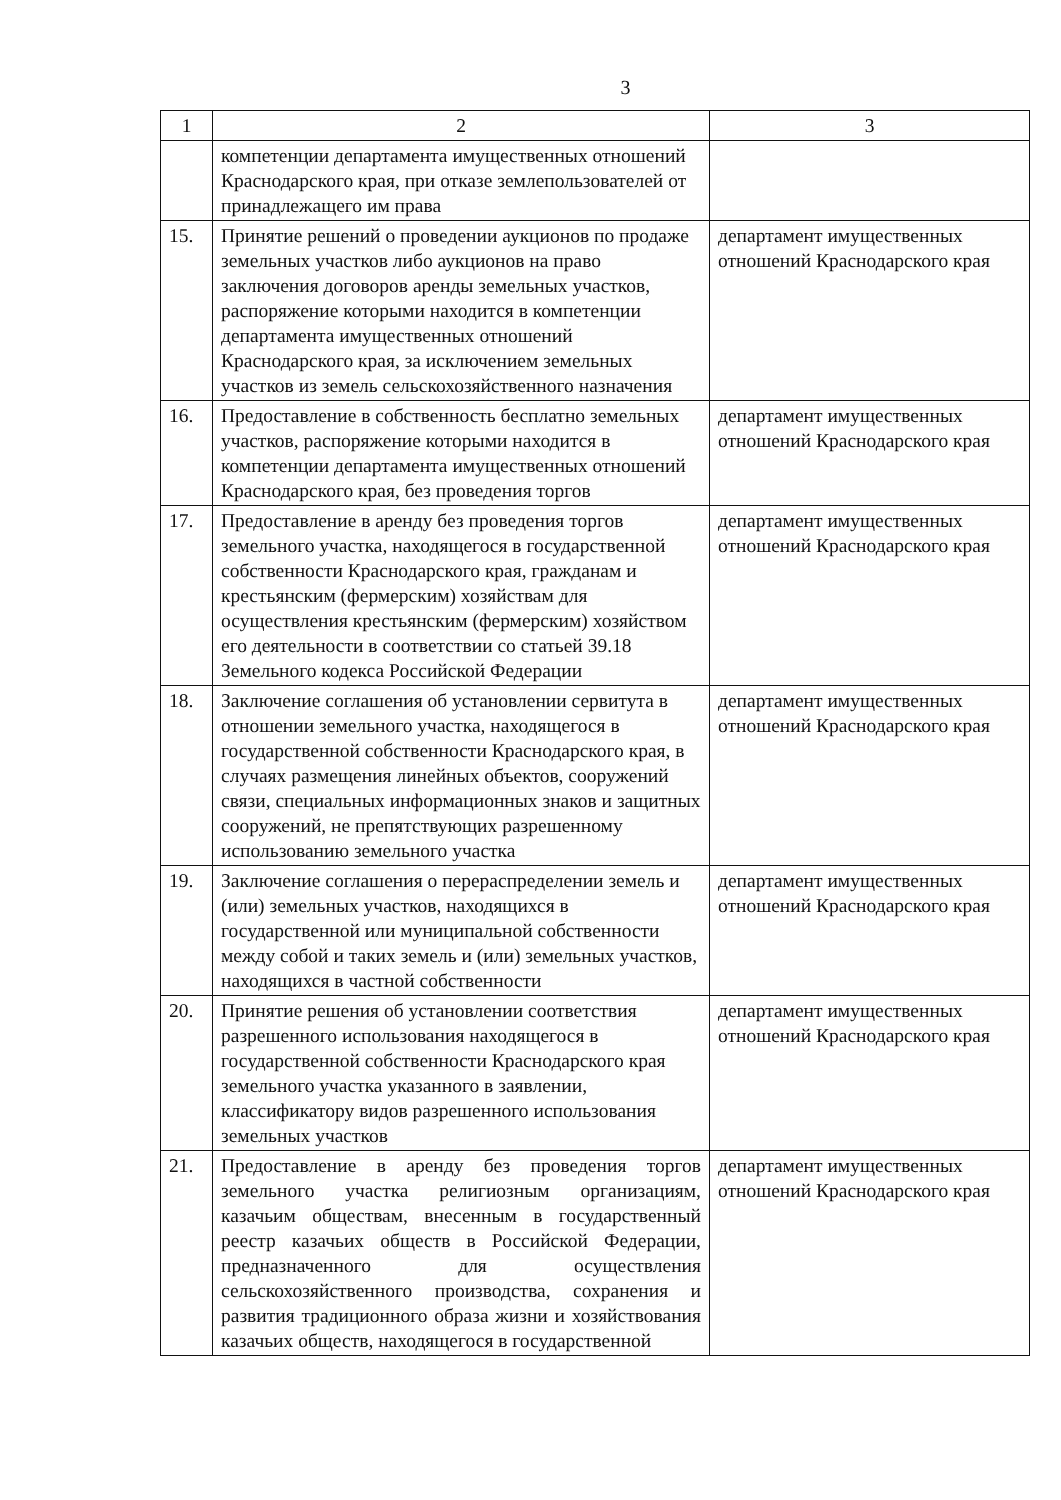3
| 1 | 2 | 3 |
| --- | --- | --- |
| | компетенции департамента имущественных отношений Краснодарского края, при отказе землепользователей от принадлежащего им права | |
| 15. | Принятие решений о проведении аукционов по продаже земельных участков либо аукционов на право заключения договоров аренды земельных участков, распоряжение которыми находится в компетенции департамента имущественных отношений Краснодарского края, за исключением земельных участков из земель сельскохозяйственного назначения | департамент имущественных отношений Краснодарского края |
| 16. | Предоставление в собственность бесплатно земельных участков, распоряжение которыми находится в компетенции департамента имущественных отношений Краснодарского края, без проведения торгов | департамент имущественных отношений Краснодарского края |
| 17. | Предоставление в аренду без проведения торгов земельного участка, находящегося в государственной собственности Краснодарского края, гражданам и крестьянским (фермерским) хозяйствам для осуществления крестьянским (фермерским) хозяйством его деятельности в соответствии со статьей 39.18 Земельного кодекса Российской Федерации | департамент имущественных отношений Краснодарского края |
| 18. | Заключение соглашения об установлении сервитута в отношении земельного участка, находящегося в государственной собственности Краснодарского края, в случаях размещения линейных объектов, сооружений связи, специальных информационных знаков и защитных сооружений, не препятствующих разрешенному использованию земельного участка | департамент имущественных отношений Краснодарского края |
| 19. | Заключение соглашения о перераспределении земель и (или) земельных участков, находящихся в государственной или муниципальной собственности между собой и таких земель и (или) земельных участков, находящихся в частной собственности | департамент имущественных отношений Краснодарского края |
| 20. | Принятие решения об установлении соответствия разрешенного использования находящегося в государственной собственности Краснодарского края земельного участка указанного в заявлении, классификатору видов разрешенного использования земельных участков | департамент имущественных отношений Краснодарского края |
| 21. | Предоставление в аренду без проведения торгов земельного участка религиозным организациям, казачьим обществам, внесенным в государственный реестр казачьих обществ в Российской Федерации, предназначенного для осуществления сельскохозяйственного производства, сохранения и развития традиционного образа жизни и хозяйствования казачьих обществ, находящегося в государственной | департамент имущественных отношений Краснодарского края |